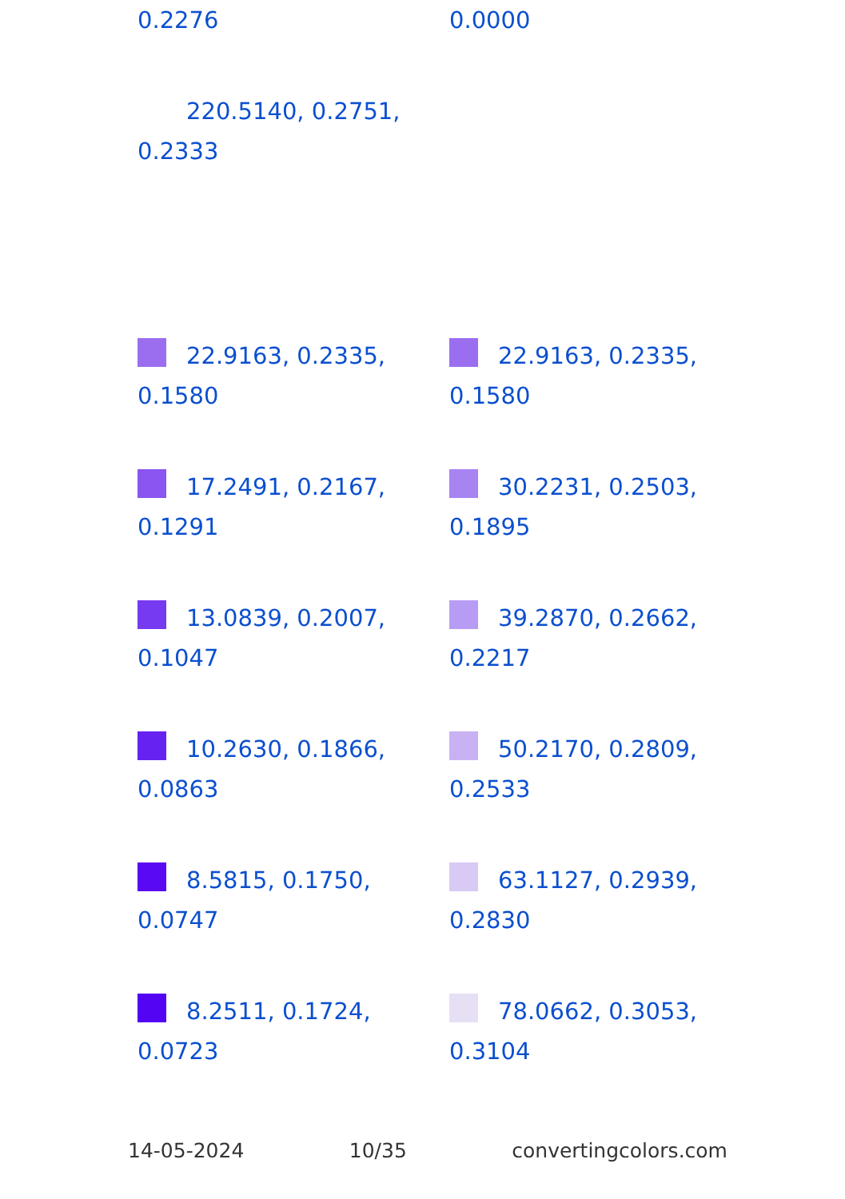0.2276 0.0000
220.5140, 0.2751, 0.2333
22.9163, 0.2335, 0.1580
22.9163, 0.2335, 0.1580
17.2491, 0.2167, 0.1291
30.2231, 0.2503, 0.1895
13.0839, 0.2007, 0.1047
39.2870, 0.2662, 0.2217
10.2630, 0.1866, 0.0863
50.2170, 0.2809, 0.2533
8.5815, 0.1750, 0.0747 63.1127, 0.2939, 0.2830
8.2511, 0.1724, 0.0723 78.0662, 0.3053, 0.3104
14-05-2024 10/35 convertingcolors.com